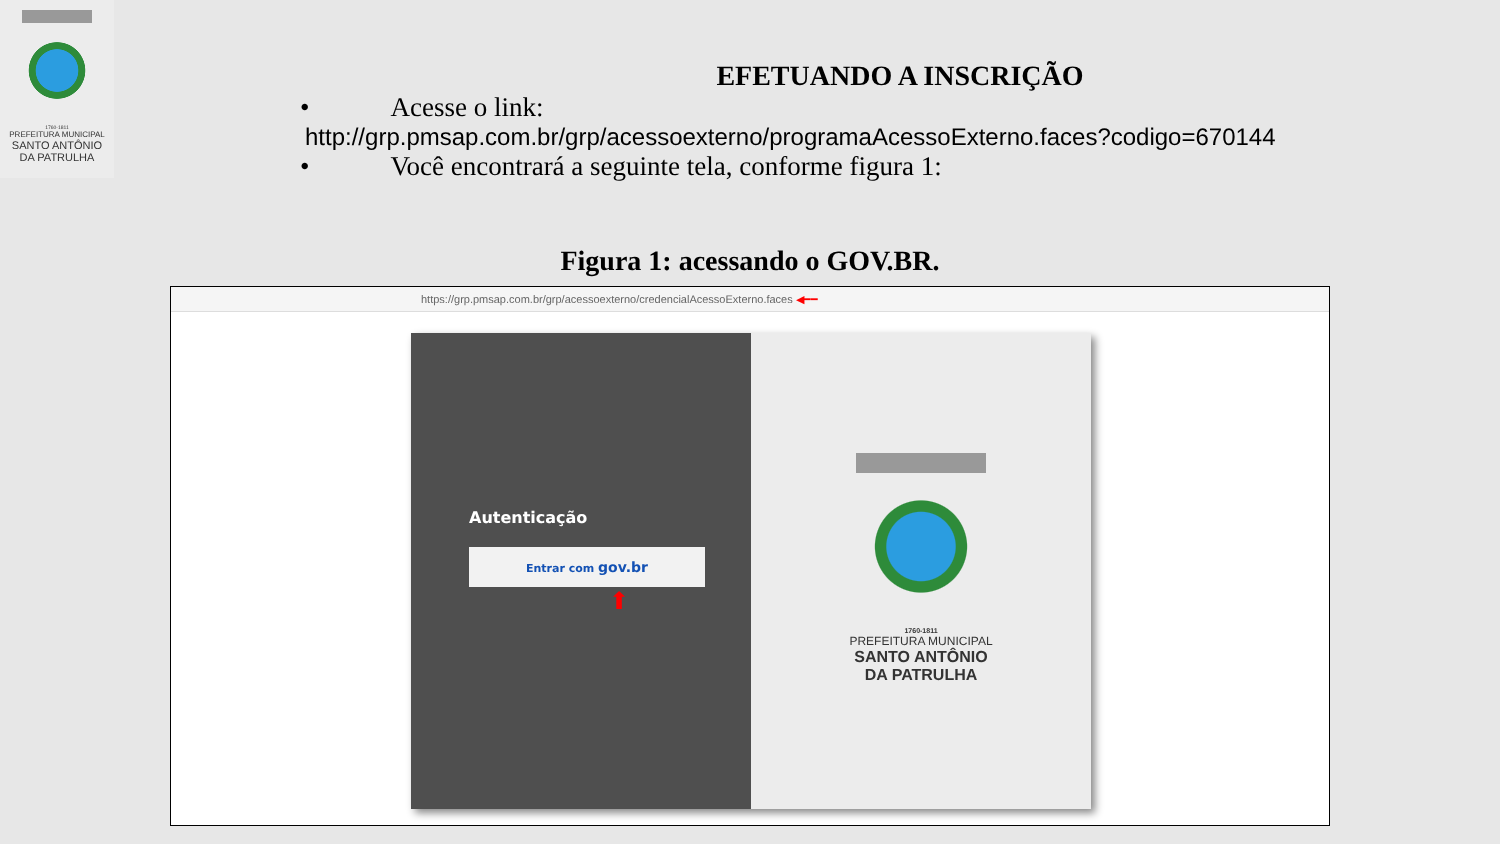1760-1811
PREFEITURA MUNICIPAL
SANTO ANTÔNIO
DA PATRULHA
EFETUANDO A INSCRIÇÃO
• Acesse o link:
http://grp.pmsap.com.br/grp/acessoexterno/programaAcessoExterno.faces?codigo=670144
• Você encontrará a seguinte tela, conforme figura 1:
Figura 1: acessando o GOV.BR.
https://grp.pmsap.com.br/grp/acessoexterno/credencialAcessoExterno.faces ◀━━
Autenticação
Entrar com gov.br
⬆
1760-1811
PREFEITURA MUNICIPAL
SANTO ANTÔNIO
DA PATRULHA